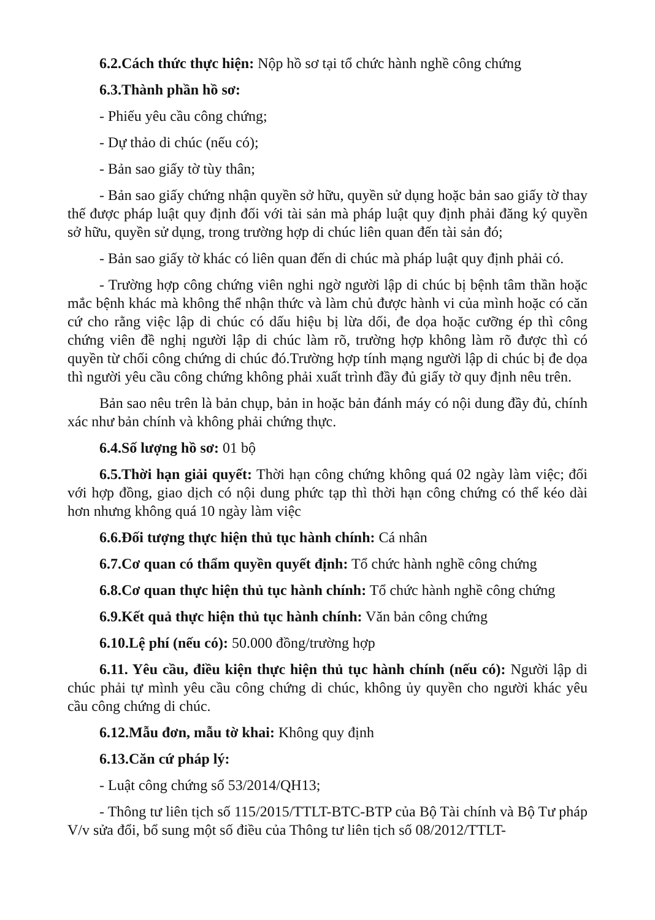6.2.Cách thức thực hiện: Nộp hồ sơ tại tổ chức hành nghề công chứng
6.3.Thành phần hồ sơ:
- Phiếu yêu cầu công chứng;
- Dự thảo di chúc (nếu có);
- Bản sao giấy tờ tùy thân;
- Bản sao giấy chứng nhận quyền sở hữu, quyền sử dụng hoặc bản sao giấy tờ thay thế được pháp luật quy định đối với tài sản mà pháp luật quy định phải đăng ký quyền sở hữu, quyền sử dụng, trong trường hợp di chúc liên quan đến tài sản đó;
- Bản sao giấy tờ khác có liên quan đến di chúc mà pháp luật quy định phải có.
- Trường hợp công chứng viên nghi ngờ người lập di chúc bị bệnh tâm thần hoặc mắc bệnh khác mà không thể nhận thức và làm chủ được hành vi của mình hoặc có căn cứ cho rằng việc lập di chúc có dấu hiệu bị lừa dối, đe dọa hoặc cưỡng ép thì công chứng viên đề nghị người lập di chúc làm rõ, trường hợp không làm rõ được thì có quyền từ chối công chứng di chúc đó.Trường hợp tính mạng người lập di chúc bị đe dọa thì người yêu cầu công chứng không phải xuất trình đầy đủ giấy tờ quy định nêu trên.
Bản sao nêu trên là bản chụp, bản in hoặc bản đánh máy có nội dung đầy đủ, chính xác như bản chính và không phải chứng thực.
6.4.Số lượng hồ sơ: 01 bộ
6.5.Thời hạn giải quyết: Thời hạn công chứng không quá 02 ngày làm việc; đối với hợp đồng, giao dịch có nội dung phức tạp thì thời hạn công chứng có thể kéo dài hơn nhưng không quá 10 ngày làm việc
6.6.Đối tượng thực hiện thủ tục hành chính: Cá nhân
6.7.Cơ quan có thẩm quyền quyết định: Tổ chức hành nghề công chứng
6.8.Cơ quan thực hiện thủ tục hành chính: Tổ chức hành nghề công chứng
6.9.Kết quả thực hiện thủ tục hành chính: Văn bản công chứng
6.10.Lệ phí (nếu có): 50.000 đồng/trường hợp
6.11. Yêu cầu, điều kiện thực hiện thủ tục hành chính (nếu có): Người lập di chúc phải tự mình yêu cầu công chứng di chúc, không ủy quyền cho người khác yêu cầu công chứng di chúc.
6.12.Mẫu đơn, mẫu tờ khai: Không quy định
6.13.Căn cứ pháp lý:
- Luật công chứng số 53/2014/QH13;
- Thông tư liên tịch số 115/2015/TTLT-BTC-BTP của Bộ Tài chính và Bộ Tư pháp V/v sửa đổi, bổ sung một số điều của Thông tư liên tịch số 08/2012/TTLT-